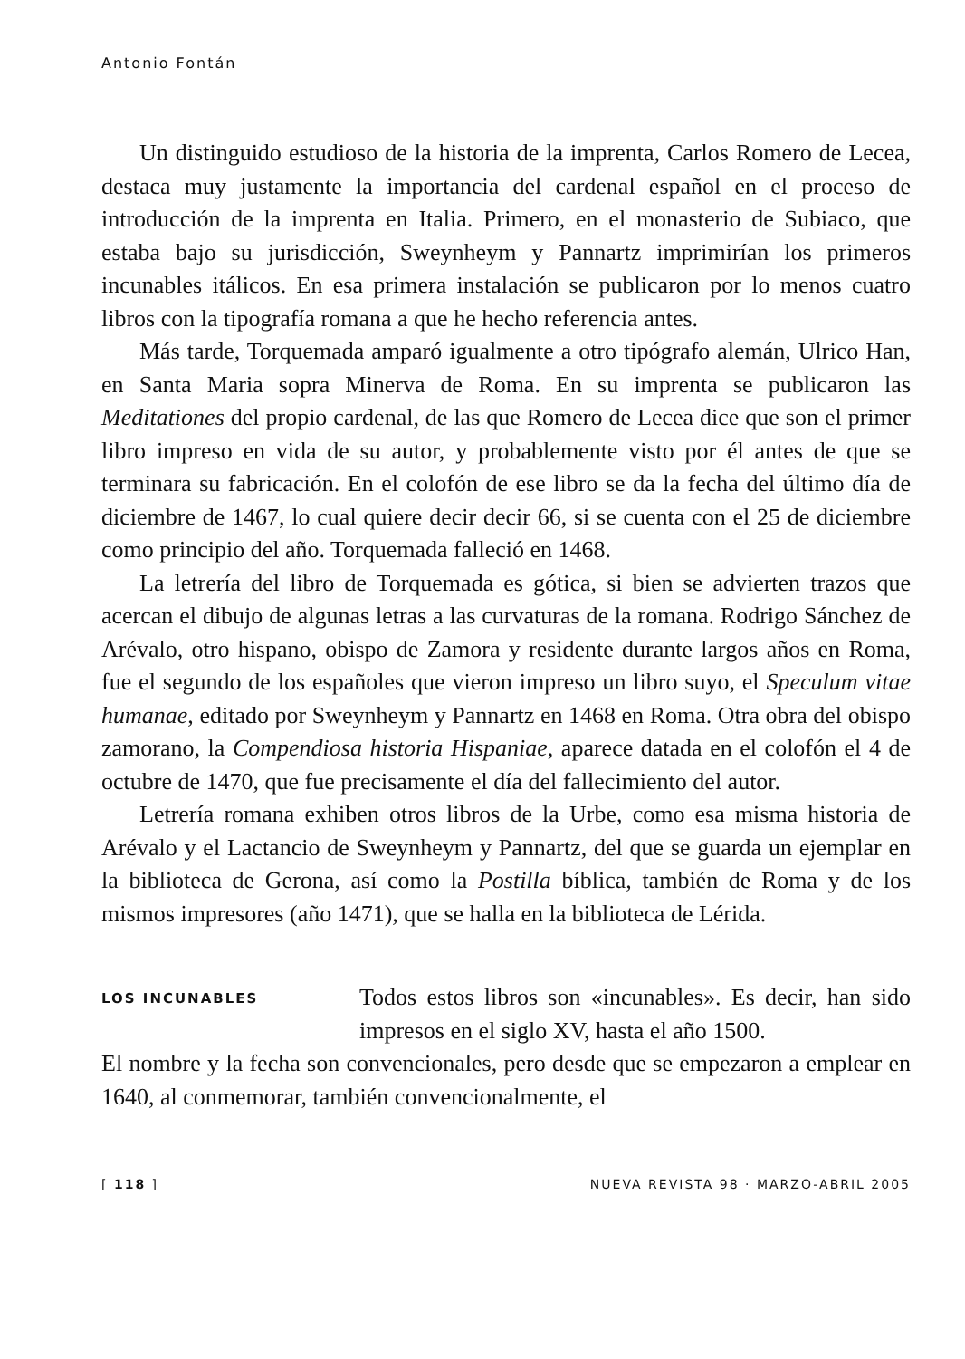Antonio Fontán
Un distinguido estudioso de la historia de la imprenta, Carlos Romero de Lecea, destaca muy justamente la importancia del cardenal español en el proceso de introducción de la imprenta en Italia. Primero, en el monasterio de Subiaco, que estaba bajo su jurisdicción, Sweynheym y Pannartz imprimirían los primeros incunables itálicos. En esa primera instalación se publicaron por lo menos cuatro libros con la tipografía romana a que he hecho referencia antes.
Más tarde, Torquemada amparó igualmente a otro tipógrafo alemán, Ulrico Han, en Santa Maria sopra Minerva de Roma. En su imprenta se publicaron las Meditationes del propio cardenal, de las que Romero de Lecea dice que son el primer libro impreso en vida de su autor, y probablemente visto por él antes de que se terminara su fabricación. En el colofón de ese libro se da la fecha del último día de diciembre de 1467, lo cual quiere decir decir 66, si se cuenta con el 25 de diciembre como principio del año. Torquemada falleció en 1468.
La letrería del libro de Torquemada es gótica, si bien se advierten trazos que acercan el dibujo de algunas letras a las curvaturas de la romana. Rodrigo Sánchez de Arévalo, otro hispano, obispo de Zamora y residente durante largos años en Roma, fue el segundo de los españoles que vieron impreso un libro suyo, el Speculum vitae humanae, editado por Sweynheym y Pannartz en 1468 en Roma. Otra obra del obispo zamorano, la Compendiosa historia Hispaniae, aparece datada en el colofón el 4 de octubre de 1470, que fue precisamente el día del fallecimiento del autor.
Letrería romana exhiben otros libros de la Urbe, como esa misma historia de Arévalo y el Lactancio de Sweynheym y Pannartz, del que se guarda un ejemplar en la biblioteca de Gerona, así como la Postilla bíblica, también de Roma y de los mismos impresores (año 1471), que se halla en la biblioteca de Lérida.
LOS INCUNABLES
Todos estos libros son «incunables». Es decir, han sido impresos en el siglo XV, hasta el año 1500.
El nombre y la fecha son convencionales, pero desde que se empezaron a emplear en 1640, al conmemorar, también convencionalmente, el
[ 118 ] NUEVA REVISTA 98 · MARZO-ABRIL 2005